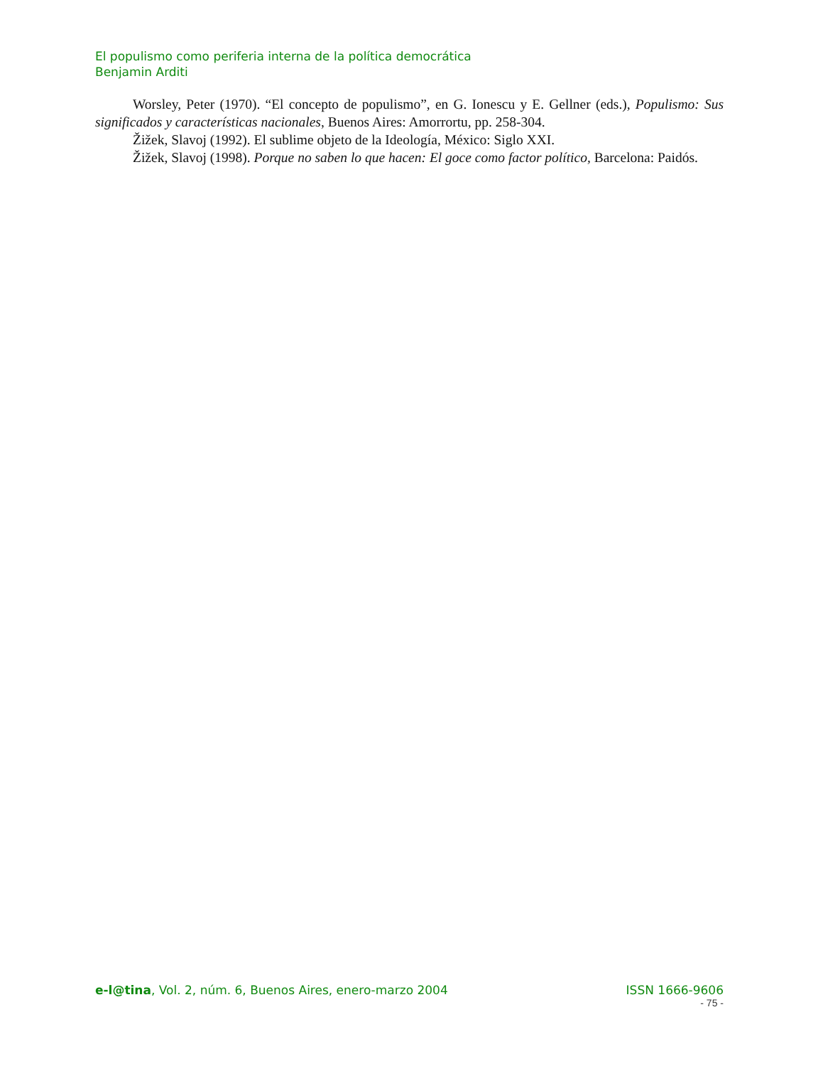El populismo como periferia interna de la política democrática
Benjamin Arditi
Worsley, Peter (1970). “El concepto de populismo”, en G. Ionescu y E. Gellner (eds.), Populismo: Sus significados y características nacionales, Buenos Aires: Amorrortu, pp. 258-304.
Žižek, Slavoj (1992). El sublime objeto de la Ideología, México: Siglo XXI.
Žižek, Slavoj (1998). Porque no saben lo que hacen: El goce como factor político, Barcelona: Paidós.
e-l@tina, Vol. 2, núm. 6, Buenos Aires, enero-marzo 2004 ISSN 1666-9606
- 75 -